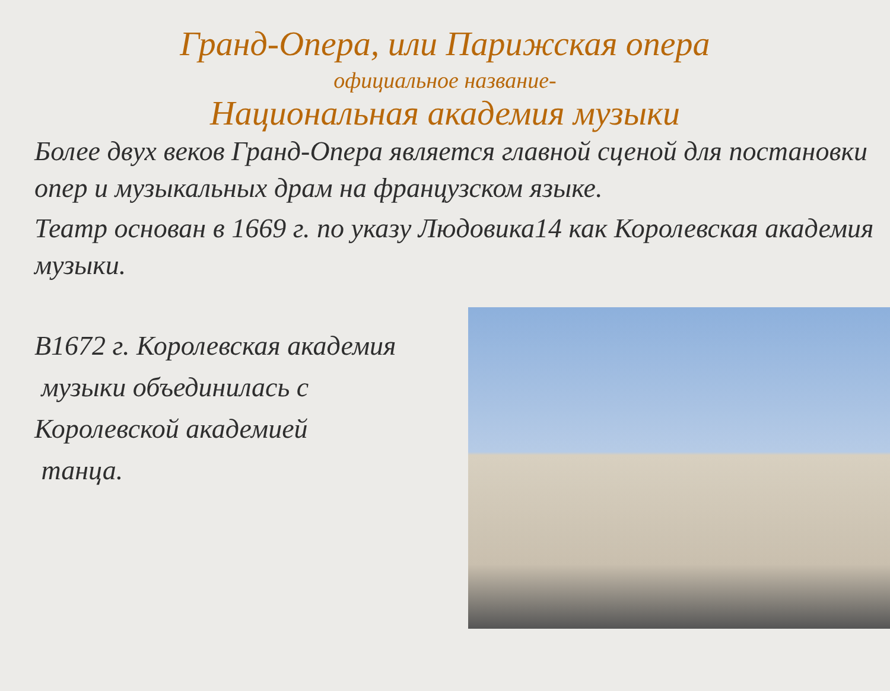Гранд-Опера, или Парижская опера
официальное название-
Национальная академия музыки
Более двух веков Гранд-Опера является главной сценой для постановки опер и музыкальных драм на французском языке.
Театр основан в 1669 г. по указу Людовика14 как Королевская академия музыки.
В1672 г. Королевская академия
музыки объединилась с Королевской академией
танца.